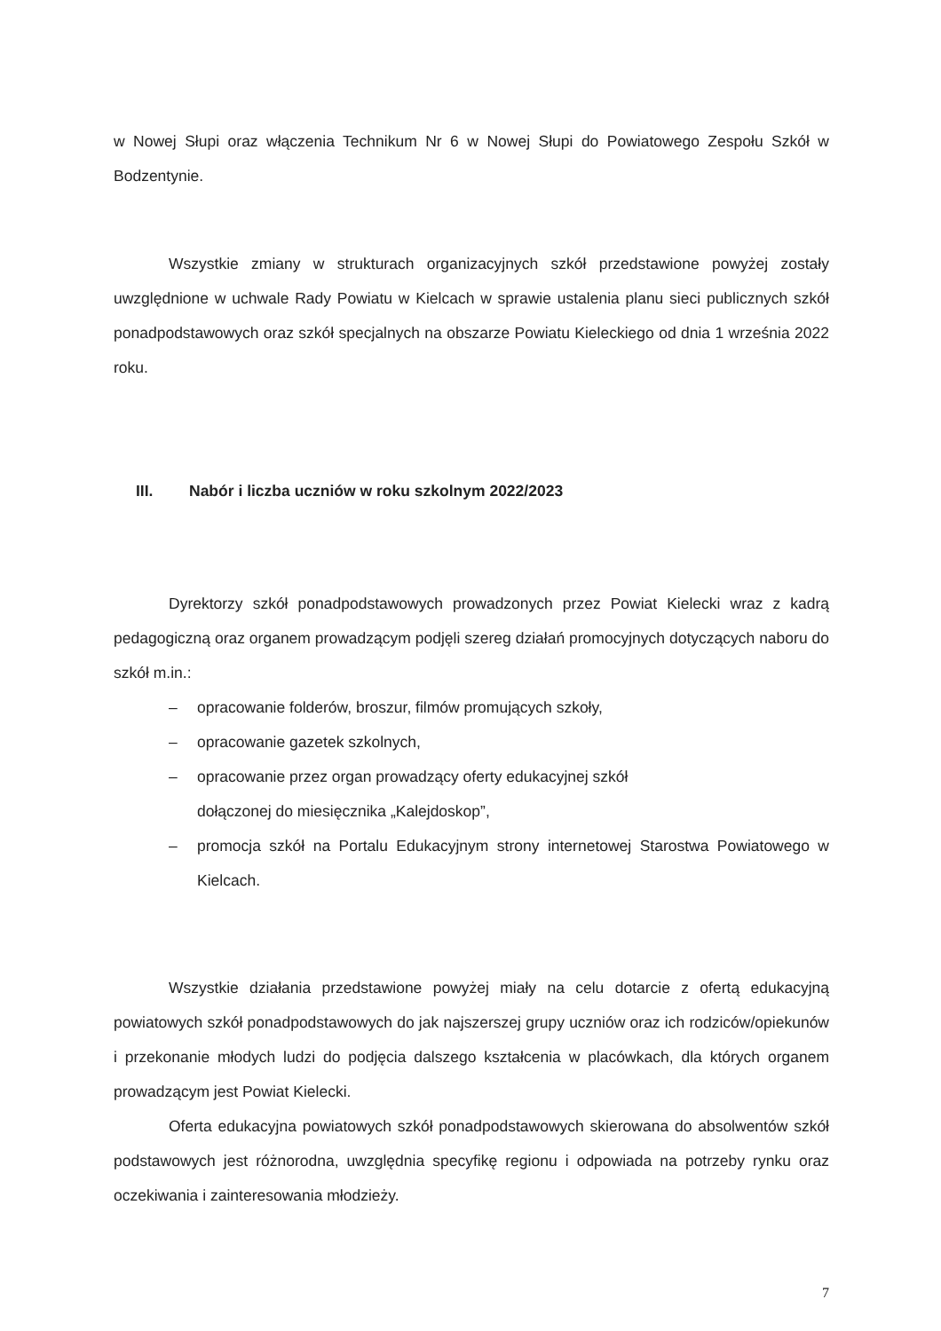w Nowej Słupi oraz włączenia Technikum Nr 6 w Nowej Słupi do Powiatowego Zespołu Szkół w Bodzentynie.
Wszystkie zmiany w strukturach organizacyjnych szkół przedstawione powyżej zostały uwzględnione w uchwale Rady Powiatu w Kielcach w sprawie ustalenia planu sieci publicznych szkół ponadpodstawowych oraz szkół specjalnych na obszarze Powiatu Kieleckiego od dnia 1 września 2022 roku.
III. Nabór i liczba uczniów w roku szkolnym 2022/2023
Dyrektorzy szkół ponadpodstawowych prowadzonych przez Powiat Kielecki wraz z kadrą pedagogiczną oraz organem prowadzącym podjęli szereg działań promocyjnych dotyczących naboru do szkół m.in.:
– opracowanie folderów, broszur, filmów promujących szkoły,
– opracowanie gazetek szkolnych,
– opracowanie przez organ prowadzący oferty edukacyjnej szkół
dołączonej do miesięcznika „Kalejdoskop”,
– promocja szkół na Portalu Edukacyjnym strony internetowej Starostwa Powiatowego w Kielcach.
Wszystkie działania przedstawione powyżej miały na celu dotarcie z ofertą edukacyjną powiatowych szkół ponadpodstawowych do jak najszerszej grupy uczniów oraz ich rodziców/opiekunów i przekonanie młodych ludzi do podjęcia dalszego kształcenia w placówkach, dla których organem prowadzącym jest Powiat Kielecki.
Oferta edukacyjna powiatowych szkół ponadpodstawowych skierowana do absolwentów szkół podstawowych jest różnorodna, uwzględnia specyfikę regionu i odpowiada na potrzeby rynku oraz oczekiwania i zainteresowania młodzieży.
7